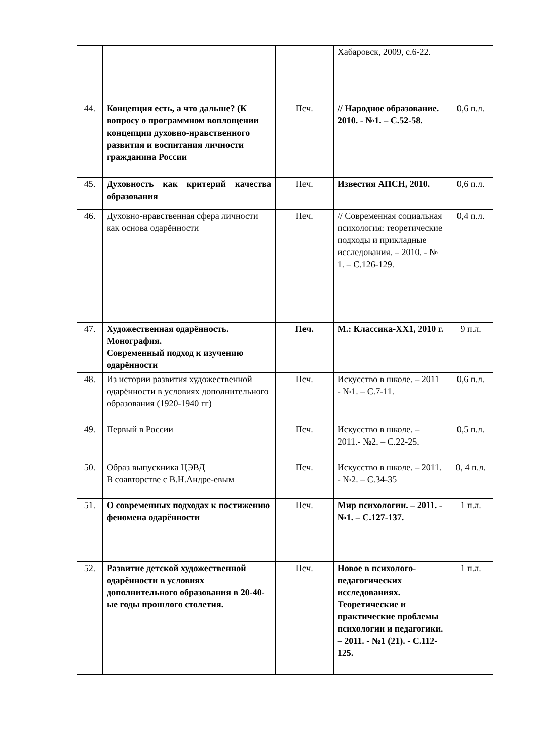| | | | Хабаровск, 2009, с.6-22. | |
| 44. | Концепция есть, а что дальше? (К вопросу о программном воплощении концепции духовно-нравственного развития и воспитания личности гражданина России | Печ. | // Народное образование. 2010. - №1. – С.52-58. | 0,6 п.л. |
| 45. | Духовность как критерий качества образования | Печ. | Известия АПСН, 2010. | 0,6 п.л. |
| 46. | Духовно-нравственная сфера личности как основа одарённости | Печ. | // Современная социальная психология: теоретические подходы и прикладные исследования. – 2010. - № 1. – С.126-129. | 0,4 п.л. |
| 47. | Художественная одарённость. Монография. Современный подход к изучению одарённости | Печ. | М.: Классика-ХХ1, 2010 г. | 9 п.л. |
| 48. | Из истории развития художественной одарённости в условиях дополнительного образования (1920-1940 гг) | Печ. | Искусство в школе. – 2011 - №1. – С.7-11. | 0,6 п.л. |
| 49. | Первый в России | Печ. | Искусство в школе. – 2011.- №2. – С.22-25. | 0,5 п.л. |
| 50. | Образ выпускника ЦЭВД В соавторстве с В.Н.Андре-евым | Печ. | Искусство в школе. – 2011. - №2. – С.34-35 | 0, 4 п.л. |
| 51. | О современных подходах к постижению феномена одарённости | Печ. | Мир психологии. – 2011. - №1. – С.127-137. | 1 п.л. |
| 52. | Развитие детской художественной одарённости в условиях дополнительного образования в 20-40-ые годы прошлого столетия. | Печ. | Новое в психолого-педагогических исследованиях. Теоретические и практические проблемы психологии и педагогики. – 2011. - №1 (21). - С.112-125. | 1 п.л. |